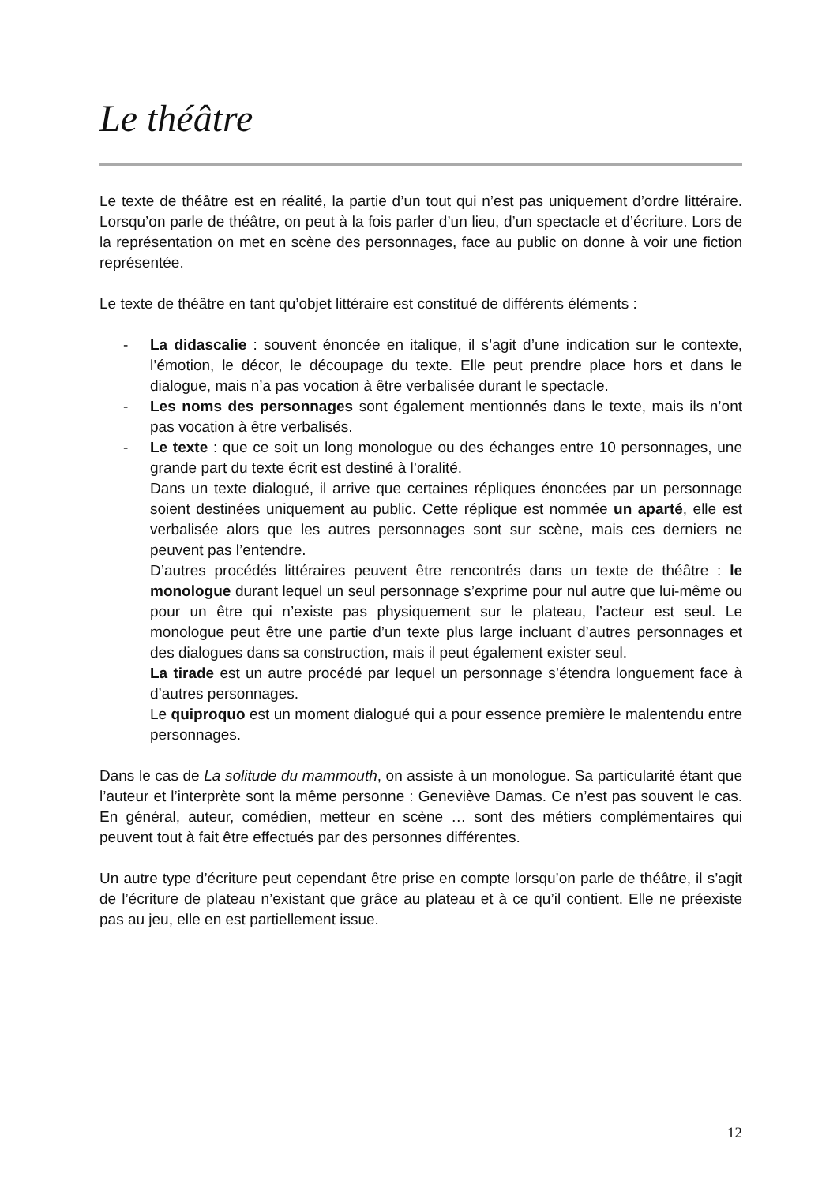Le théâtre
Le texte de théâtre est en réalité, la partie d’un tout qui n’est pas uniquement d’ordre littéraire. Lorsqu’on parle de théâtre, on peut à la fois parler d’un lieu, d’un spectacle et d’écriture. Lors de la représentation on met en scène des personnages, face au public on donne à voir une fiction représentée.
Le texte de théâtre en tant qu’objet littéraire est constitué de différents éléments :
- La didascalie : souvent énoncée en italique, il s’agit d’une indication sur le contexte, l’émotion, le décor, le découpage du texte. Elle peut prendre place hors et dans le dialogue, mais n’a pas vocation à être verbalisée durant le spectacle.
- Les noms des personnages sont également mentionnés dans le texte, mais ils n’ont pas vocation à être verbalisés.
- Le texte : que ce soit un long monologue ou des échanges entre 10 personnages, une grande part du texte écrit est destiné à l’oralité.
Dans un texte dialogué, il arrive que certaines répliques énoncées par un personnage soient destinées uniquement au public. Cette réplique est nommée un aparté, elle est verbalisée alors que les autres personnages sont sur scène, mais ces derniers ne peuvent pas l’entendre.
D’autres procédés littéraires peuvent être rencontrés dans un texte de théâtre : le monologue durant lequel un seul personnage s’exprime pour nul autre que lui-même ou pour un être qui n’existe pas physiquement sur le plateau, l’acteur est seul. Le monologue peut être une partie d’un texte plus large incluant d’autres personnages et des dialogues dans sa construction, mais il peut également exister seul.
La tirade est un autre procédé par lequel un personnage s’étendra longuement face à d’autres personnages.
Le quiproquo est un moment dialogué qui a pour essence première le malentendu entre personnages.
Dans le cas de La solitude du mammouth, on assiste à un monologue. Sa particularité étant que l’auteur et l’interprète sont la même personne : Geneviève Damas. Ce n’est pas souvent le cas. En général, auteur, comédien, metteur en scène … sont des métiers complémentaires qui peuvent tout à fait être effectués par des personnes différentes.
Un autre type d’écriture peut cependant être prise en compte lorsqu’on parle de théâtre, il s’agit de l’écriture de plateau n’existant que grâce au plateau et à ce qu’il contient. Elle ne préexiste pas au jeu, elle en est partiellement issue.
12